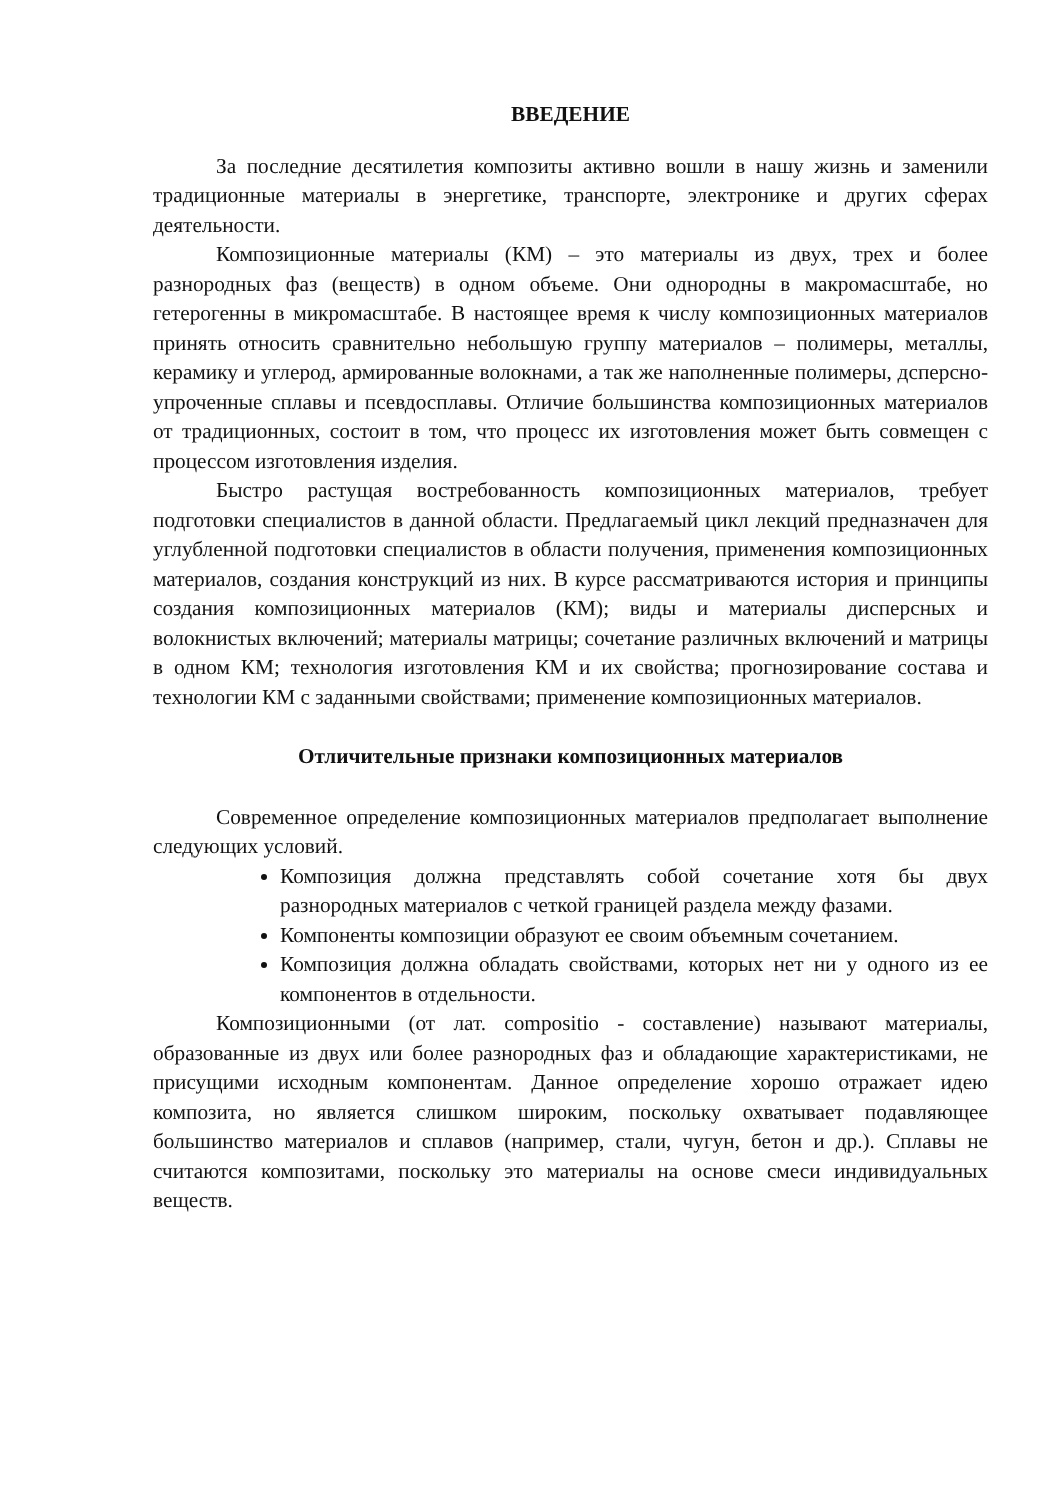ВВЕДЕНИЕ
За последние десятилетия композиты активно вошли в нашу жизнь и заменили традиционные материалы в энергетике, транспорте, электронике и других сферах деятельности.
Композиционные материалы (КМ) – это материалы из двух, трех и более разнородных фаз (веществ) в одном объеме. Они однородны в макромасштабе, но гетерогенны в микромасштабе. В настоящее время к числу композиционных материалов принять относить сравнительно небольшую группу материалов – полимеры, металлы, керамику и углерод, армированные волокнами, а так же наполненные полимеры, дсперсно-упроченные сплавы и псевдосплавы. Отличие большинства композиционных материалов от традиционных, состоит в том, что процесс их изготовления может быть совмещен с процессом изготовления изделия.
Быстро растущая востребованность композиционных материалов, требует подготовки специалистов в данной области. Предлагаемый цикл лекций предназначен для углубленной подготовки специалистов в области получения, применения композиционных материалов, создания конструкций из них. В курсе рассматриваются история и принципы создания композиционных материалов (КМ); виды и материалы дисперсных и волокнистых включений; материалы матрицы; сочетание различных включений и матрицы в одном КМ; технология изготовления КМ и их свойства; прогнозирование состава и технологии КМ с заданными свойствами; применение композиционных материалов.
Отличительные признаки композиционных материалов
Современное определение композиционных материалов предполагает выполнение следующих условий.
Композиция должна представлять собой сочетание хотя бы двух разнородных материалов с четкой границей раздела между фазами.
Компоненты композиции образуют ее своим объемным сочетанием.
Композиция должна обладать свойствами, которых нет ни у одного из ее компонентов в отдельности.
Композиционными (от лат. compositio - составление) называют материалы, образованные из двух или более разнородных фаз и обладающие характеристиками, не присущими исходным компонентам. Данное определение хорошо отражает идею композита, но является слишком широким, поскольку охватывает подавляющее большинство материалов и сплавов (например, стали, чугун, бетон и др.). Сплавы не считаются композитами, поскольку это материалы на основе смеси индивидуальных веществ.